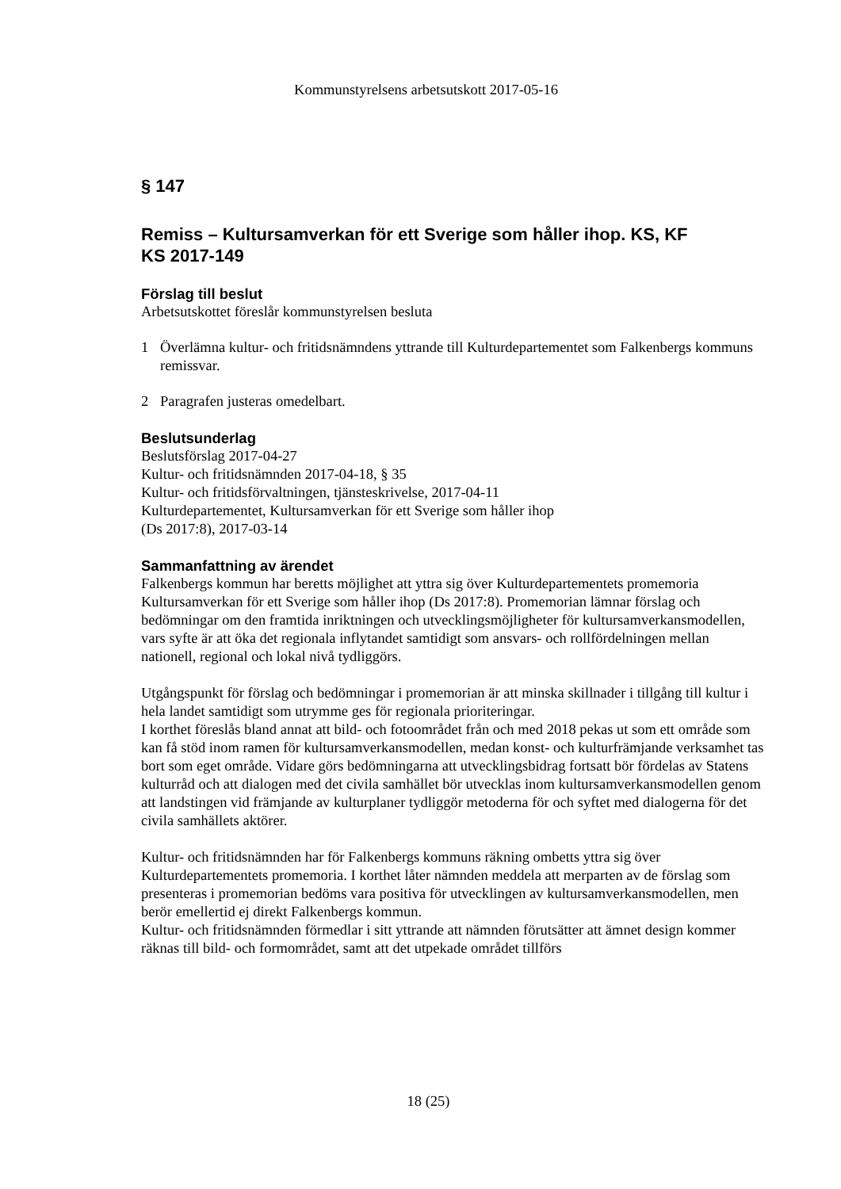Kommunstyrelsens arbetsutskott 2017-05-16
§ 147
Remiss – Kultursamverkan för ett Sverige som håller ihop. KS, KF
KS 2017-149
Förslag till beslut
Arbetsutskottet föreslår kommunstyrelsen besluta
1 Överlämna kultur- och fritidsnämndens yttrande till Kulturdepartementet som Falkenbergs kommuns remissvar.
2 Paragrafen justeras omedelbart.
Beslutsunderlag
Beslutsförslag 2017-04-27
Kultur- och fritidsnämnden 2017-04-18, § 35
Kultur- och fritidsförvaltningen, tjänsteskrivelse, 2017-04-11
Kulturdepartementet, Kultursamverkan för ett Sverige som håller ihop
(Ds 2017:8), 2017-03-14
Sammanfattning av ärendet
Falkenbergs kommun har beretts möjlighet att yttra sig över Kulturdepartementets promemoria Kultursamverkan för ett Sverige som håller ihop (Ds 2017:8). Promemorian lämnar förslag och bedömningar om den framtida inriktningen och utvecklingsmöjligheter för kultursamverkansmodellen, vars syfte är att öka det regionala inflytandet samtidigt som ansvars- och rollfördelningen mellan nationell, regional och lokal nivå tydliggörs.
Utgångspunkt för förslag och bedömningar i promemorian är att minska skillnader i tillgång till kultur i hela landet samtidigt som utrymme ges för regionala prioriteringar.
I korthet föreslås bland annat att bild- och fotoområdet från och med 2018 pekas ut som ett område som kan få stöd inom ramen för kultursamverkansmodellen, medan konst- och kulturfrämjande verksamhet tas bort som eget område. Vidare görs bedömningarna att utvecklingsbidrag fortsatt bör fördelas av Statens kulturråd och att dialogen med det civila samhället bör utvecklas inom kultursamverkansmodellen genom att landstingen vid främjande av kulturplaner tydliggör metoderna för och syftet med dialogerna för det civila samhällets aktörer.
Kultur- och fritidsnämnden har för Falkenbergs kommuns räkning ombetts yttra sig över Kulturdepartementets promemoria. I korthet låter nämnden meddela att merparten av de förslag som presenteras i promemorian bedöms vara positiva för utvecklingen av kultursamverkansmodellen, men berör emellertid ej direkt Falkenbergs kommun.
Kultur- och fritidsnämnden förmedlar i sitt yttrande att nämnden förutsätter att ämnet design kommer räknas till bild- och formområdet, samt att det utpekade området tillförs
18 (25)